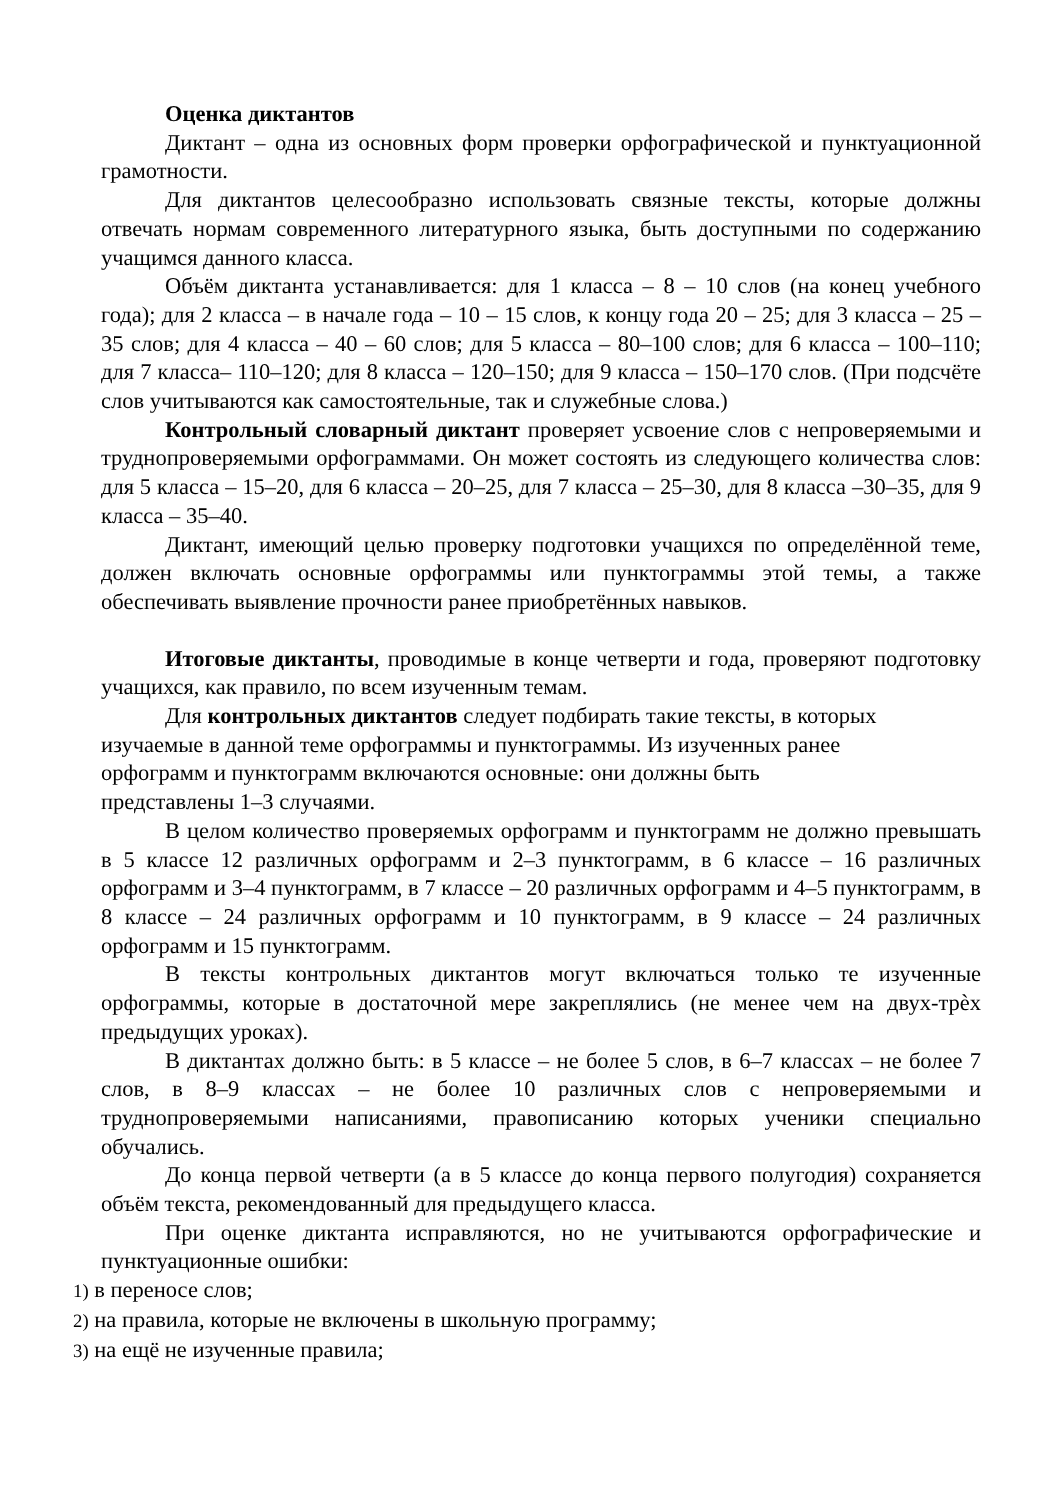Оценка диктантов
Диктант – одна из основных форм проверки орфографической и пунктуационной грамотности.
Для диктантов целесообразно использовать связные тексты, которые должны отвечать нормам современного литературного языка, быть доступными по содержанию учащимся данного класса.
Объём диктанта устанавливается: для 1 класса – 8 – 10 слов (на конец учебного года); для 2 класса – в начале года – 10 – 15 слов, к концу года 20 – 25; для 3 класса – 25 – 35 слов; для 4 класса – 40 – 60 слов; для 5 класса – 80–100 слов; для 6 класса – 100–110; для 7 класса– 110–120; для 8 класса – 120–150; для 9 класса – 150–170 слов. (При подсчёте слов учитываются как самостоятельные, так и служебные слова.)
Контрольный словарный диктант проверяет усвоение слов с непроверяемыми и труднопроверяемыми орфограммами. Он может состоять из следующего количества слов: для 5 класса – 15–20, для 6 класса – 20–25, для 7 класса – 25–30, для 8 класса –30–35, для 9 класса – 35–40.
Диктант, имеющий целью проверку подготовки учащихся по определённой теме, должен включать основные орфограммы или пунктограммы этой темы, а также обеспечивать выявление прочности ранее приобретённых навыков.
Итоговые диктанты, проводимые в конце четверти и года, проверяют подготовку учащихся, как правило, по всем изученным темам.
Для контрольных диктантов следует подбирать такие тексты, в которых изучаемые в данной теме орфограммы и пунктограммы. Из изученных ранее
орфограмм и пунктограмм включаются основные: они должны быть
представлены 1–3 случаями.
В целом количество проверяемых орфограмм и пунктограмм не должно превышать в 5 классе 12 различных орфограмм и 2–3 пунктограмм, в 6 классе – 16 различных орфограмм и 3–4 пунктограмм, в 7 классе – 20 различных орфограмм и 4–5 пунктограмм, в 8 классе – 24 различных орфограмм и 10 пунктограмм, в 9 классе – 24 различных орфограмм и 15 пунктограмм.
В тексты контрольных диктантов могут включаться только те изученные орфограммы, которые в достаточной мере закреплялись (не менее чем на двух-трѐх предыдущих уроках).
В диктантах должно быть: в 5 классе – не более 5 слов, в 6–7 классах – не более 7 слов, в 8–9 классах – не более 10 различных слов с непроверяемыми и труднопроверяемыми написаниями, правописанию которых ученики специально обучались.
До конца первой четверти (а в 5 классе до конца первого полугодия) сохраняется объём текста, рекомендованный для предыдущего класса.
При оценке диктанта исправляются, но не учитываются орфографические и пунктуационные ошибки:
1) в переносе слов;
2) на правила, которые не включены в школьную программу;
3) на ещё не изученные правила;